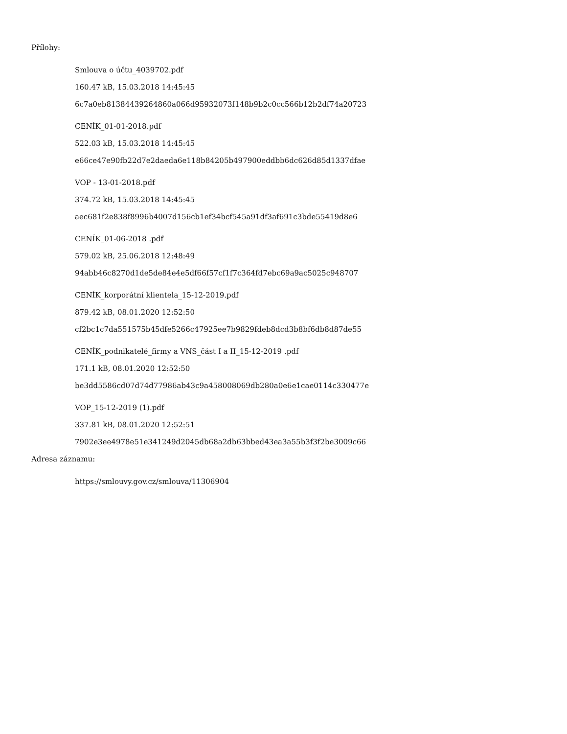Přílohy:
Smlouva o účtu_4039702.pdf
160.47 kB, 15.03.2018 14:45:45
6c7a0eb81384439264860a066d95932073f148b9b2c0cc566b12b2df74a20723
CENÍK_01-01-2018.pdf
522.03 kB, 15.03.2018 14:45:45
e66ce47e90fb22d7e2daeda6e118b84205b497900eddbb6dc626d85d1337dfae
VOP - 13-01-2018.pdf
374.72 kB, 15.03.2018 14:45:45
aec681f2e838f8996b4007d156cb1ef34bcf545a91df3af691c3bde55419d8e6
CENÍK_01-06-2018 .pdf
579.02 kB, 25.06.2018 12:48:49
94abb46c8270d1de5de84e4e5df66f57cf1f7c364fd7ebc69a9ac5025c948707
CENÍK_korporátní klientela_15-12-2019.pdf
879.42 kB, 08.01.2020 12:52:50
cf2bc1c7da551575b45dfe5266c47925ee7b9829fdeb8dcd3b8bf6db8d87de55
CENÍK_podnikatelé_firmy a VNS_část I a II_15-12-2019 .pdf
171.1 kB, 08.01.2020 12:52:50
be3dd5586cd07d74d77986ab43c9a458008069db280a0e6e1cae0114c330477e
VOP_15-12-2019 (1).pdf
337.81 kB, 08.01.2020 12:52:51
7902e3ee4978e51e341249d2045db68a2db63bbed43ea3a55b3f3f2be3009c66
Adresa záznamu:
https://smlouvy.gov.cz/smlouva/11306904